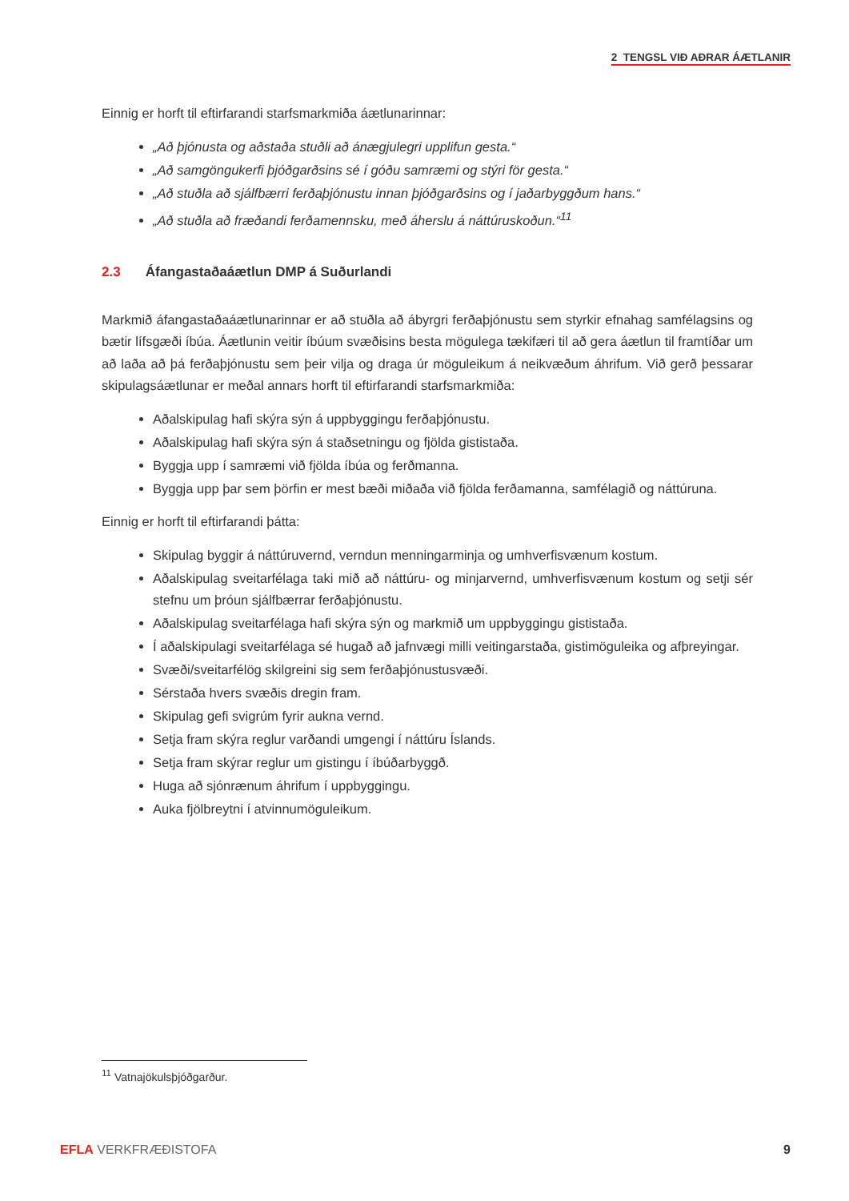2 TENGSL VIÐ AÐRAR ÁÆTLANIR
Einnig er horft til eftirfarandi starfsmarkmiða áætlunarinnar:
„Að þjónusta og aðstaða stuðli að ánægjulegri upplifun gesta.“
„Að samgöngukerfi þjóðgarðsins sé í góðu samræmi og stýri för gesta.“
„Að stuðla að sjálfbærri ferðaþjónustu innan þjóðgarðsins og í jaðarbyggðum hans.“
„Að stuðla að fræðandi ferðamennsku, með áherslu á náttúruskoðun.“<sup>11</sup>
2.3 Áfangastaðaáætlun DMP á Suðurlandi
Markmið áfangastaðaáætlunarinnar er að stuðla að ábyrgri ferðaþjónustu sem styrkir efnahag samfélagsins og bætir lífsgæði íbúa. Áætlunin veitir íbúum svæðisins besta mögulega tækifæri til að gera áætlun til framtíðar um að laða að þá ferðaþjónustu sem þeir vilja og draga úr möguleikum á neikvæðum áhrifum. Við gerð þessarar skipulagsáætlunar er meðal annars horft til eftirfarandi starfsmarkmiða:
Aðalskipulag hafi skýra sýn á uppbyggingu ferðaþjónustu.
Aðalskipulag hafi skýra sýn á staðsetningu og fjölda gististaða.
Byggja upp í samræmi við fjölda íbúa og ferðmanna.
Byggja upp þar sem þörfin er mest bæði miðaða við fjölda ferðamanna, samfélagið og náttúruna.
Einnig er horft til eftirfarandi þátta:
Skipulag byggir á náttúruvernd, verndun menningarminja og umhverfisvænum kostum.
Aðalskipulag sveitarfélaga taki mið að náttúru- og minjarvernd, umhverfisvænum kostum og setji sér stefnu um þróun sjálfbærrar ferðaþjónustu.
Aðalskipulag sveitarfélaga hafi skýra sýn og markmið um uppbyggingu gististaða.
Í aðalskipulagi sveitarfélaga sé hugað að jafnvægi milli veitingarstaða, gistimöguleika og afþreyingar.
Svæði/sveitarfélög skilgreini sig sem ferðaþjónustusvæði.
Sérstaða hvers svæðis dregin fram.
Skipulag gefi svigrúm fyrir aukna vernd.
Setja fram skýra reglur varðandi umgengi í náttúru Íslands.
Setja fram skýrar reglur um gistingu í íbúðarbyggð.
Huga að sjónrænum áhrifum í uppbyggingu.
Auka fjölbreytni í atvinnumöguleikum.
<sup>11</sup> Vatnajökulsþjóðgarður.
EFLA VERKFRÆÐISTOFA 9